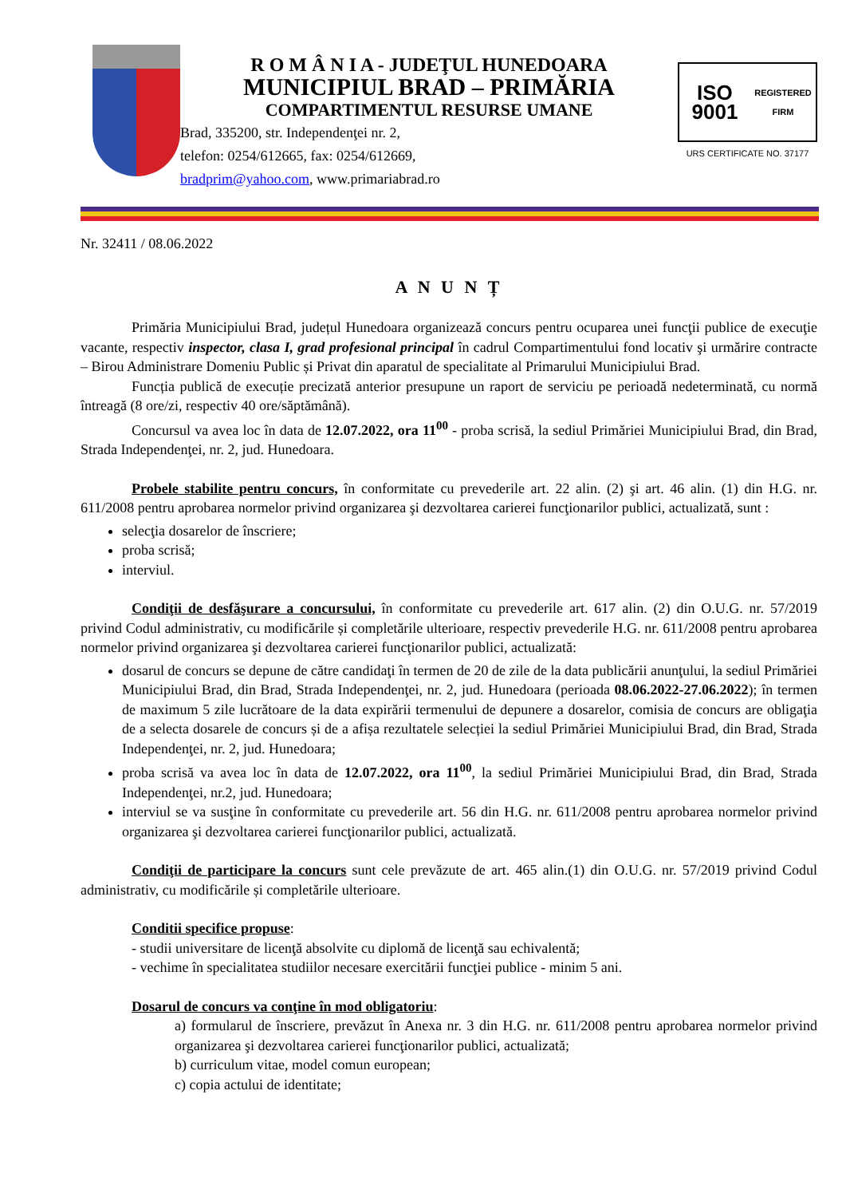R O M Â N I A - JUDEŢUL HUNEDOARA
MUNICIPIUL BRAD – PRIMĂRIA
COMPARTIMENTUL RESURSE UMANE
Brad, 335200, str. Independenţei nr. 2,
telefon: 0254/612665, fax: 0254/612669,
bradprim@yahoo.com, www.primariabrad.ro
ISO 9001
REGISTERED FIRM
URS CERTIFICATE NO. 37177
Nr. 32411 / 08.06.2022
A N U N Ț
Primăria Municipiului Brad, județul Hunedoara organizează concurs pentru ocuparea unei funcţii publice de execuţie vacante, respectiv inspector, clasa I, grad profesional principal în cadrul Compartimentului fond locativ şi urmărire contracte – Birou Administrare Domeniu Public și Privat din aparatul de specialitate al Primarului Municipiului Brad.
Funcția publică de execuție precizată anterior presupune un raport de serviciu pe perioadă nedeterminată, cu normă întreagă (8 ore/zi, respectiv 40 ore/săptămână).
Concursul va avea loc în data de 12.07.2022, ora 11<sup>00</sup> - proba scrisă, la sediul Primăriei Municipiului Brad, din Brad, Strada Independenţei, nr. 2, jud. Hunedoara.
Probele stabilite pentru concurs, în conformitate cu prevederile art. 22 alin. (2) şi art. 46 alin. (1) din H.G. nr. 611/2008 pentru aprobarea normelor privind organizarea şi dezvoltarea carierei funcţionarilor publici, actualizată, sunt :
selecţia dosarelor de înscriere;
proba scrisă;
interviul.
Condiţii de desfăşurare a concursului, în conformitate cu prevederile art. 617 alin. (2) din O.U.G. nr. 57/2019 privind Codul administrativ, cu modificările și completările ulterioare, respectiv prevederile H.G. nr. 611/2008 pentru aprobarea normelor privind organizarea şi dezvoltarea carierei funcţionarilor publici, actualizată:
dosarul de concurs se depune de către candidaţi în termen de 20 de zile de la data publicării anunţului, la sediul Primăriei Municipiului Brad, din Brad, Strada Independenţei, nr. 2, jud. Hunedoara (perioada 08.06.2022-27.06.2022); în termen de maximum 5 zile lucrătoare de la data expirării termenului de depunere a dosarelor, comisia de concurs are obligaţia de a selecta dosarele de concurs și de a afișa rezultatele selecției la sediul Primăriei Municipiului Brad, din Brad, Strada Independenţei, nr. 2, jud. Hunedoara;
proba scrisă va avea loc în data de 12.07.2022, ora 11<sup>00</sup>, la sediul Primăriei Municipiului Brad, din Brad, Strada Independenţei, nr.2, jud. Hunedoara;
interviul se va susţine în conformitate cu prevederile art. 56 din H.G. nr. 611/2008 pentru aprobarea normelor privind organizarea şi dezvoltarea carierei funcţionarilor publici, actualizată.
Condiţii de participare la concurs sunt cele prevăzute de art. 465 alin.(1) din O.U.G. nr. 57/2019 privind Codul administrativ, cu modificările și completările ulterioare.
Conditii specifice propuse:
- studii universitare de licenţă absolvite cu diplomă de licenţă sau echivalentă;
- vechime în specialitatea studiilor necesare exercitării funcţiei publice - minim 5 ani.
Dosarul de concurs va conţine în mod obligatoriu:
a) formularul de înscriere, prevăzut în Anexa nr. 3 din H.G. nr. 611/2008 pentru aprobarea normelor privind organizarea şi dezvoltarea carierei funcţionarilor publici, actualizată;
b) curriculum vitae, model comun european;
c) copia actului de identitate;